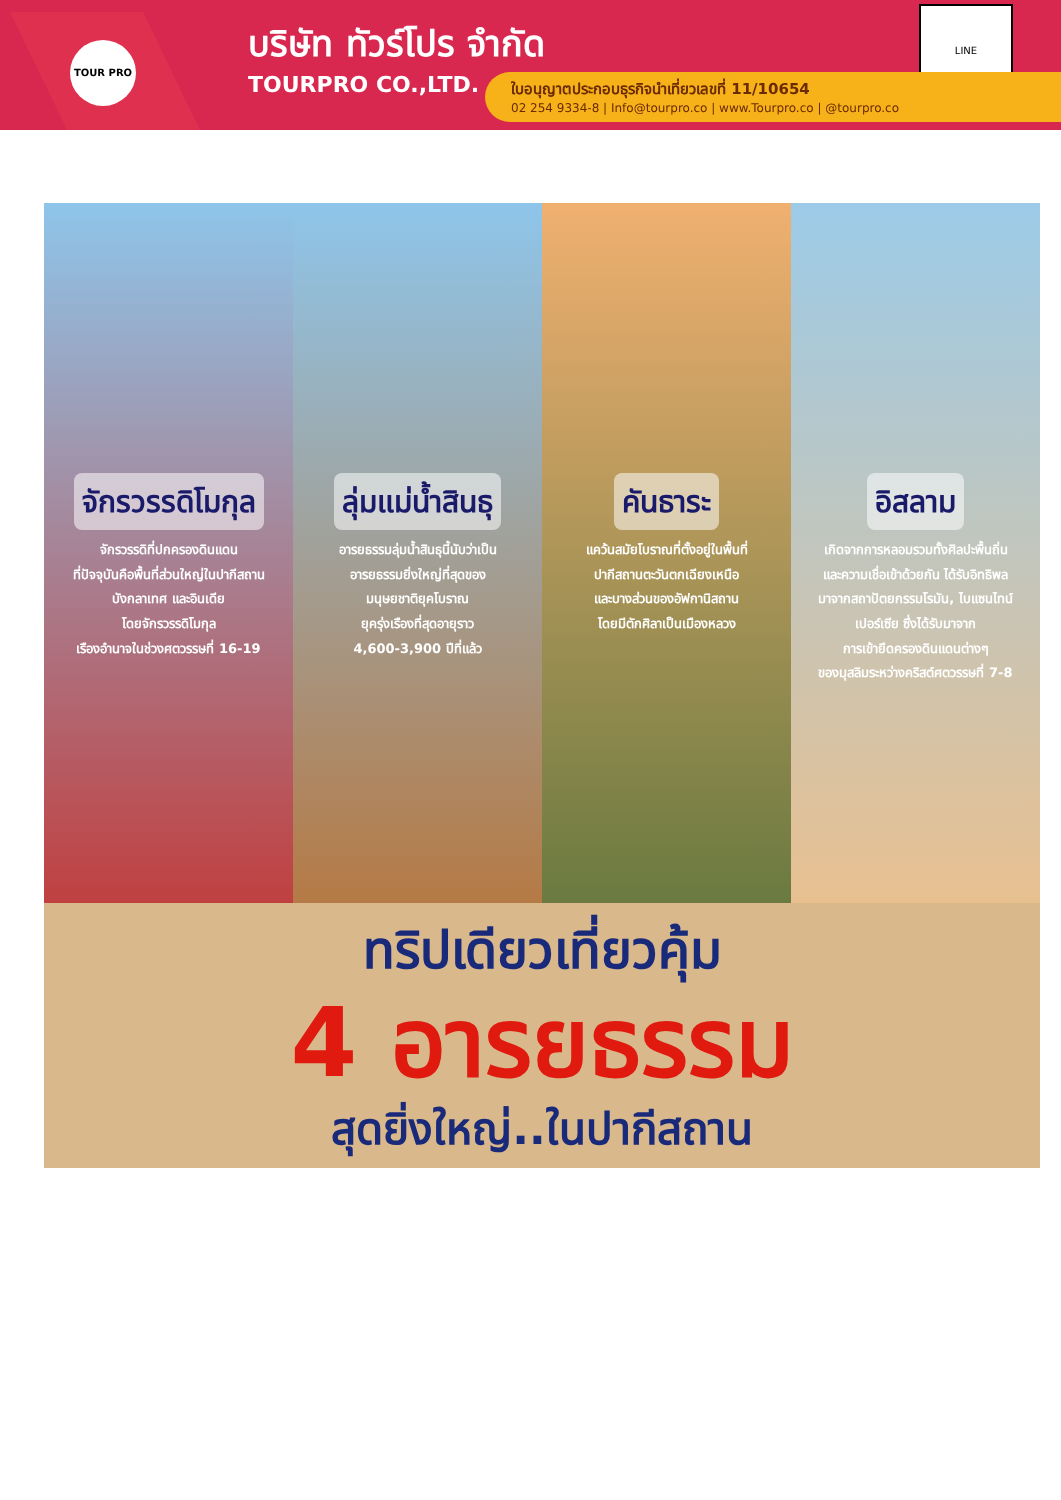TOUR PRO
บริษัท ทัวร์โปร จำกัด
TOURPRO CO.,LTD.
LINE
ใบอนุญาตประกอบธุรกิจนำเที่ยวเลขที่ 11/10654
02 254 9334-8 | Info@tourpro.co | www.Tourpro.co | @tourpro.co
จักรวรรดิโมกุล
จักรวรรดิที่ปกครองดินแดน
ที่ปัจจุบันคือพื้นที่ส่วนใหญ่ในปากีสถาน
บังกลาเทศ และอินเดีย
โดยจักรวรรดิโมกุล
เรืองอำนาจในช่วงศตวรรษที่ 16-19
ลุ่มแม่น้ำสินธุ
อารยธรรมลุ่มน้ำสินธุนี้นับว่าเป็น
อารยธรรมยิ่งใหญ่ที่สุดของ
มนุษยชาติยุคโบราณ
ยุครุ่งเรืองที่สุดอายุราว
4,600-3,900 ปีที่แล้ว
คันธาระ
แคว้นสมัยโบราณที่ตั้งอยู่ในพื้นที่
ปากีสถานตะวันตกเฉียงเหนือ
และบางส่วนของอัฟกานิสถาน
โดยมีตักศิลาเป็นเมืองหลวง
อิสลาม
เกิดจากการหลอมรวมทั้งศิลปะพื้นถิ่น
และความเชื่อเข้าด้วยกัน ได้รับอิทธิพล
มาจากสถาปัตยกรรมโรมัน, ไบแซนไทน์
เปอร์เซีย ซึ่งได้รับมาจาก
การเข้ายึดครองดินแดนต่างๆ
ของมุสลิมระหว่างคริสต์ศตวรรษที่ 7-8
ทริปเดียวเที่ยวคุ้ม
4 อารยธรรม
สุดยิ่งใหญ่..ในปากีสถาน